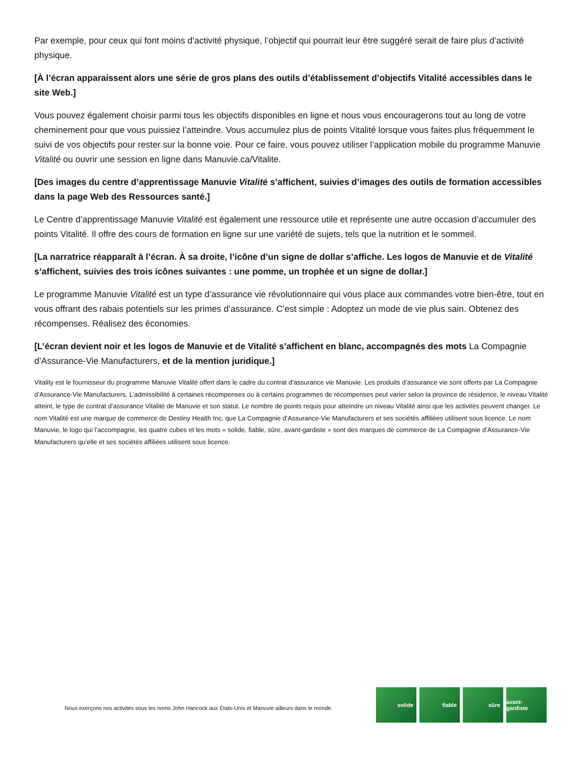Par exemple, pour ceux qui font moins d’activité physique, l’objectif qui pourrait leur être suggéré serait de faire plus d’activité physique.
[À l’écran apparaissent alors une série de gros plans des outils d’établissement d’objectifs Vitalité accessibles dans le site Web.]
Vous pouvez également choisir parmi tous les objectifs disponibles en ligne et nous vous encouragerons tout au long de votre cheminement pour que vous puissiez l’atteindre. Vous accumulez plus de points Vitalité lorsque vous faites plus fréquemment le suivi de vos objectifs pour rester sur la bonne voie. Pour ce faire, vous pouvez utiliser l’application mobile du programme Manuvie Vitalité ou ouvrir une session en ligne dans Manuvie.ca/Vitalite.
[Des images du centre d’apprentissage Manuvie Vitalité s’affichent, suivies d’images des outils de formation accessibles dans la page Web des Ressources santé.]
Le Centre d’apprentissage Manuvie Vitalité est également une ressource utile et représente une autre occasion d’accumuler des points Vitalité. Il offre des cours de formation en ligne sur une variété de sujets, tels que la nutrition et le sommeil.
[La narratrice réapparaît à l’écran. À sa droite, l’icône d’un signe de dollar s’affiche. Les logos de Manuvie et de Vitalité s’affichent, suivies des trois icônes suivantes : une pomme, un trophée et un signe de dollar.]
Le programme Manuvie Vitalité est un type d’assurance vie révolutionnaire qui vous place aux commandes votre bien-être, tout en vous offrant des rabais potentiels sur les primes d’assurance. C’est simple : Adoptez un mode de vie plus sain. Obtenez des récompenses. Réalisez des économies.
[L’écran devient noir et les logos de Manuvie et de Vitalité s’affichent en blanc, accompagnés des mots La Compagnie d’Assurance-Vie Manufacturers, et de la mention juridique.]
Vitality est le fournisseur du programme Manuvie Vitalité offert dans le cadre du contrat d’assurance vie Manuvie. Les produits d’assurance vie sont offerts par La Compagnie d’Assurance-Vie Manufacturers. L’admissibilité à certaines récompenses ou à certains programmes de récompenses peut varier selon la province de résidence, le niveau Vitalité atteint, le type de contrat d’assurance Vitalité de Manuvie et son statut. Le nombre de points requis pour atteindre un niveau Vitalité ainsi que les activités peuvent changer. Le nom Vitalité est une marque de commerce de Destiny Health Inc. que La Compagnie d’Assurance-Vie Manufacturers et ses sociétés affiliées utilisent sous licence. Le nom Manuvie, le logo qui l’accompagne, les quatre cubes et les mots « solide, fiable, sûre, avant-gardiste » sont des marques de commerce de La Compagnie d’Assurance-Vie Manufacturers qu’elle et ses sociétés affiliées utilisent sous licence.
Nous exerçons nos activités sous les noms John Hancock aux États-Unis et Manuvie ailleurs dans le monde.
solide fiable sûre avant-gardiste